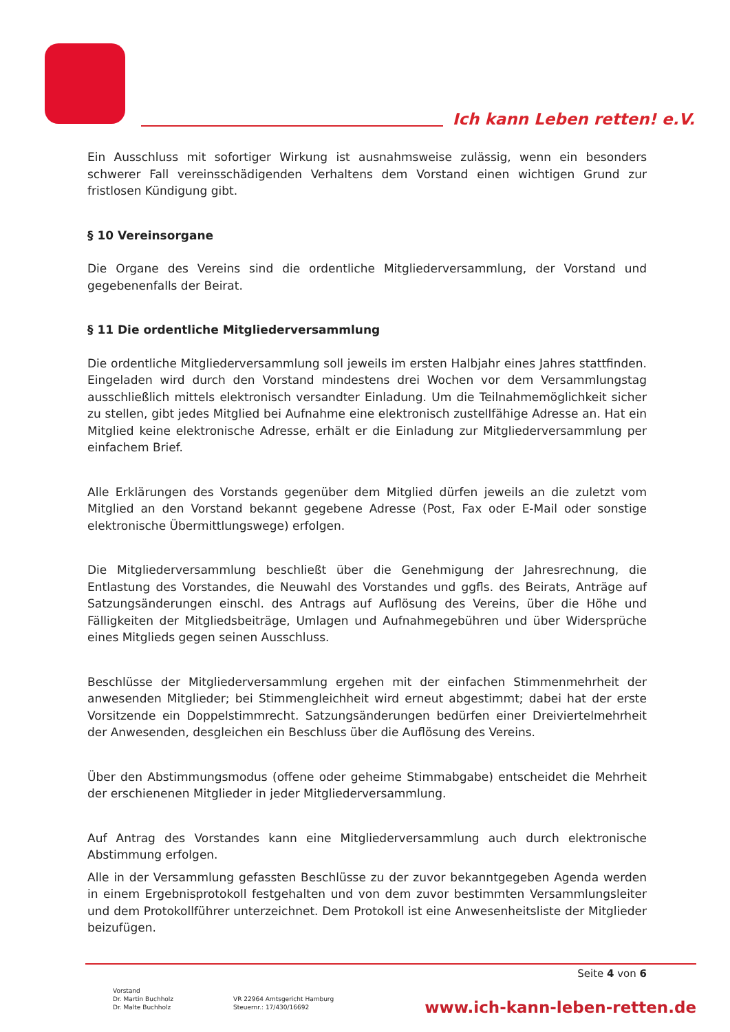Ich kann Leben retten! e.V.
Ein Ausschluss mit sofortiger Wirkung ist ausnahmsweise zulässig, wenn ein besonders schwerer Fall vereinsschädigenden Verhaltens dem Vorstand einen wichtigen Grund zur fristlosen Kündigung gibt.
§ 10 Vereinsorgane
Die Organe des Vereins sind die ordentliche Mitgliederversammlung, der Vorstand und gegebenenfalls der Beirat.
§ 11 Die ordentliche Mitgliederversammlung
Die ordentliche Mitgliederversammlung soll jeweils im ersten Halbjahr eines Jahres stattfinden. Eingeladen wird durch den Vorstand mindestens drei Wochen vor dem Versammlungstag ausschließlich mittels elektronisch versandter Einladung. Um die Teilnahmemöglichkeit sicher zu stellen, gibt jedes Mitglied bei Aufnahme eine elektronisch zustellfähige Adresse an. Hat ein Mitglied keine elektronische Adresse, erhält er die Einladung zur Mitgliederversammlung per einfachem Brief.
Alle Erklärungen des Vorstands gegenüber dem Mitglied dürfen jeweils an die zuletzt vom Mitglied an den Vorstand bekannt gegebene Adresse (Post, Fax oder E-Mail oder sonstige elektronische Übermittlungswege) erfolgen.
Die Mitgliederversammlung beschließt über die Genehmigung der Jahresrechnung, die Entlastung des Vorstandes, die Neuwahl des Vorstandes und ggfls. des Beirats, Anträge auf Satzungsänderungen einschl. des Antrags auf Auflösung des Vereins, über die Höhe und Fälligkeiten der Mitgliedsbeiträge, Umlagen und Aufnahmegebühren und über Widersprüche eines Mitglieds gegen seinen Ausschluss.
Beschlüsse der Mitgliederversammlung ergehen mit der einfachen Stimmenmehrheit der anwesenden Mitglieder; bei Stimmengleichheit wird erneut abgestimmt; dabei hat der erste Vorsitzende ein Doppelstimmrecht. Satzungsänderungen bedürfen einer Dreiviertelmehrheit der Anwesenden, desgleichen ein Beschluss über die Auflösung des Vereins.
Über den Abstimmungsmodus (offene oder geheime Stimmabgabe) entscheidet die Mehrheit der erschienenen Mitglieder in jeder Mitgliederversammlung.
Auf Antrag des Vorstandes kann eine Mitgliederversammlung auch durch elektronische Abstimmung erfolgen.
Alle in der Versammlung gefassten Beschlüsse zu der zuvor bekanntgegeben Agenda werden in einem Ergebnisprotokoll festgehalten und von dem zuvor bestimmten Versammlungsleiter und dem Protokollführer unterzeichnet. Dem Protokoll ist eine Anwesenheitsliste der Mitglieder beizufügen.
Seite 4 von 6
Vorstand
Dr. Martin Buchholz
Dr. Malte Buchholz
VR 22964 Amtsgericht Hamburg
Steuernr.: 17/430/16692
www.ich-kann-leben-retten.de